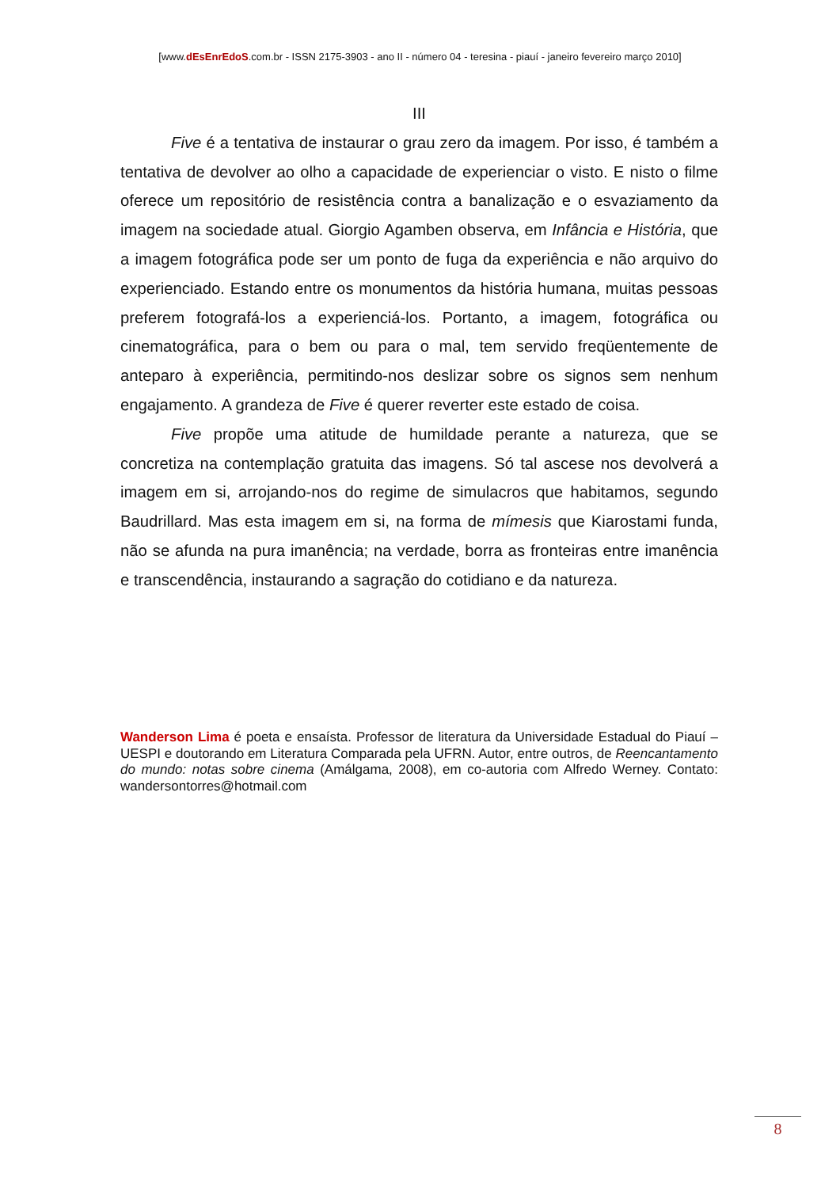[www.dEsEnrEdoS.com.br - ISSN 2175-3903 - ano II - número 04 - teresina - piauí - janeiro fevereiro março 2010]
III
Five é a tentativa de instaurar o grau zero da imagem. Por isso, é também a tentativa de devolver ao olho a capacidade de experienciar o visto. E nisto o filme oferece um repositório de resistência contra a banalização e o esvaziamento da imagem na sociedade atual. Giorgio Agamben observa, em Infância e História, que a imagem fotográfica pode ser um ponto de fuga da experiência e não arquivo do experienciado. Estando entre os monumentos da história humana, muitas pessoas preferem fotografá-los a experienciá-los. Portanto, a imagem, fotográfica ou cinematográfica, para o bem ou para o mal, tem servido freqüentemente de anteparo à experiência, permitindo-nos deslizar sobre os signos sem nenhum engajamento. A grandeza de Five é querer reverter este estado de coisa.
Five propõe uma atitude de humildade perante a natureza, que se concretiza na contemplação gratuita das imagens. Só tal ascese nos devolverá a imagem em si, arrojando-nos do regime de simulacros que habitamos, segundo Baudrillard. Mas esta imagem em si, na forma de mímesis que Kiarostami funda, não se afunda na pura imanência; na verdade, borra as fronteiras entre imanência e transcendência, instaurando a sagração do cotidiano e da natureza.
Wanderson Lima é poeta e ensaísta. Professor de literatura da Universidade Estadual do Piauí – UESPI e doutorando em Literatura Comparada pela UFRN. Autor, entre outros, de Reencantamento do mundo: notas sobre cinema (Amálgama, 2008), em co-autoria com Alfredo Werney. Contato: wandersontorres@hotmail.com
8